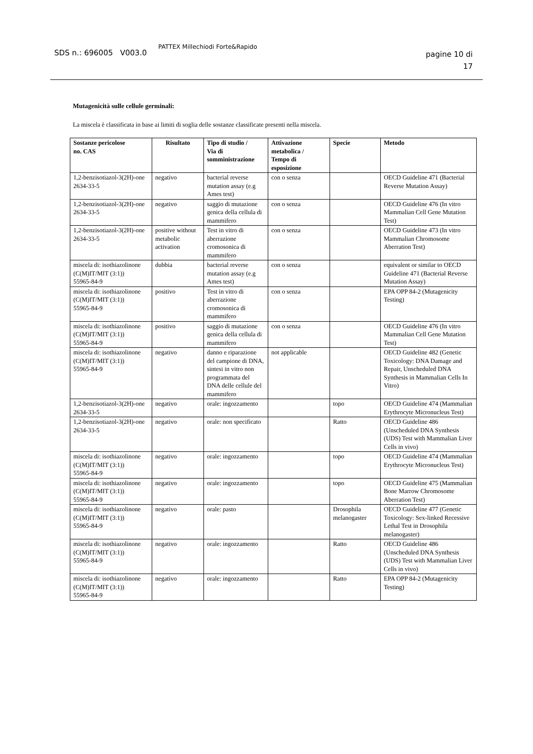SDS n.: 696005 V003.0
PATTEX Millechiodi Forte&Rapido
pagine 10 di
17
Mutagenicità sulle cellule germinali:
La miscela è classificata in base ai limiti di soglia delle sostanze classificate presenti nella miscela.
| Sostanze pericolose no. CAS | Risultato | Tipo di studio / Via di somministrazione | Attivazione metabolica / Tempo di esposizione | Specie | Metodo |
| --- | --- | --- | --- | --- | --- |
| 1,2-benzisotiazol-3(2H)-one 2634-33-5 | negativo | bacterial reverse mutation assay (e.g Ames test) | con o senza | | OECD Guideline 471 (Bacterial Reverse Mutation Assay) |
| 1,2-benzisotiazol-3(2H)-one 2634-33-5 | negativo | saggio di mutazione genica della cellula di mammifero | con o senza | | OECD Guideline 476 (In vitro Mammalian Cell Gene Mutation Test) |
| 1,2-benzisotiazol-3(2H)-one 2634-33-5 | positive without metabolic activation | Test in vitro di aberrazione cromosonica di mammifero | con o senza | | OECD Guideline 473 (In vitro Mammalian Chromosome Aberration Test) |
| miscela di: isothiazolinone (C(M)IT/MIT (3:1)) 55965-84-9 | dubbia | bacterial reverse mutation assay (e.g Ames test) | con o senza | | equivalent or similar to OECD Guideline 471 (Bacterial Reverse Mutation Assay) |
| miscela di: isothiazolinone (C(M)IT/MIT (3:1)) 55965-84-9 | positivo | Test in vitro di aberrazione cromosonica di mammifero | con o senza | | EPA OPP 84-2 (Mutagenicity Testing) |
| miscela di: isothiazolinone (C(M)IT/MIT (3:1)) 55965-84-9 | positivo | saggio di mutazione genica della cellula di mammifero | con o senza | | OECD Guideline 476 (In vitro Mammalian Cell Gene Mutation Test) |
| miscela di: isothiazolinone (C(M)IT/MIT (3:1)) 55965-84-9 | negativo | danno e riparazione del campione di DNA, sintesi in vitro non programmata del DNA delle cellule del mammifero | not applicable | | OECD Guideline 482 (Genetic Toxicology: DNA Damage and Repair, Unscheduled DNA Synthesis in Mammalian Cells In Vitro) |
| 1,2-benzisotiazol-3(2H)-one 2634-33-5 | negativo | orale: ingozzamento | | topo | OECD Guideline 474 (Mammalian Erythrocyte Micronucleus Test) |
| 1,2-benzisotiazol-3(2H)-one 2634-33-5 | negativo | orale: non specificato | | Ratto | OECD Guideline 486 (Unscheduled DNA Synthesis (UDS) Test with Mammalian Liver Cells in vivo) |
| miscela di: isothiazolinone (C(M)IT/MIT (3:1)) 55965-84-9 | negativo | orale: ingozzamento | | topo | OECD Guideline 474 (Mammalian Erythrocyte Micronucleus Test) |
| miscela di: isothiazolinone (C(M)IT/MIT (3:1)) 55965-84-9 | negativo | orale: ingozzamento | | topo | OECD Guideline 475 (Mammalian Bone Marrow Chromosome Aberration Test) |
| miscela di: isothiazolinone (C(M)IT/MIT (3:1)) 55965-84-9 | negativo | orale: pasto | | Drosophila melanogaster | OECD Guideline 477 (Genetic Toxicology: Sex-linked Recessive Lethal Test in Drosophila melanogaster) |
| miscela di: isothiazolinone (C(M)IT/MIT (3:1)) 55965-84-9 | negativo | orale: ingozzamento | | Ratto | OECD Guideline 486 (Unscheduled DNA Synthesis (UDS) Test with Mammalian Liver Cells in vivo) |
| miscela di: isothiazolinone (C(M)IT/MIT (3:1)) 55965-84-9 | negativo | orale: ingozzamento | | Ratto | EPA OPP 84-2 (Mutagenicity Testing) |